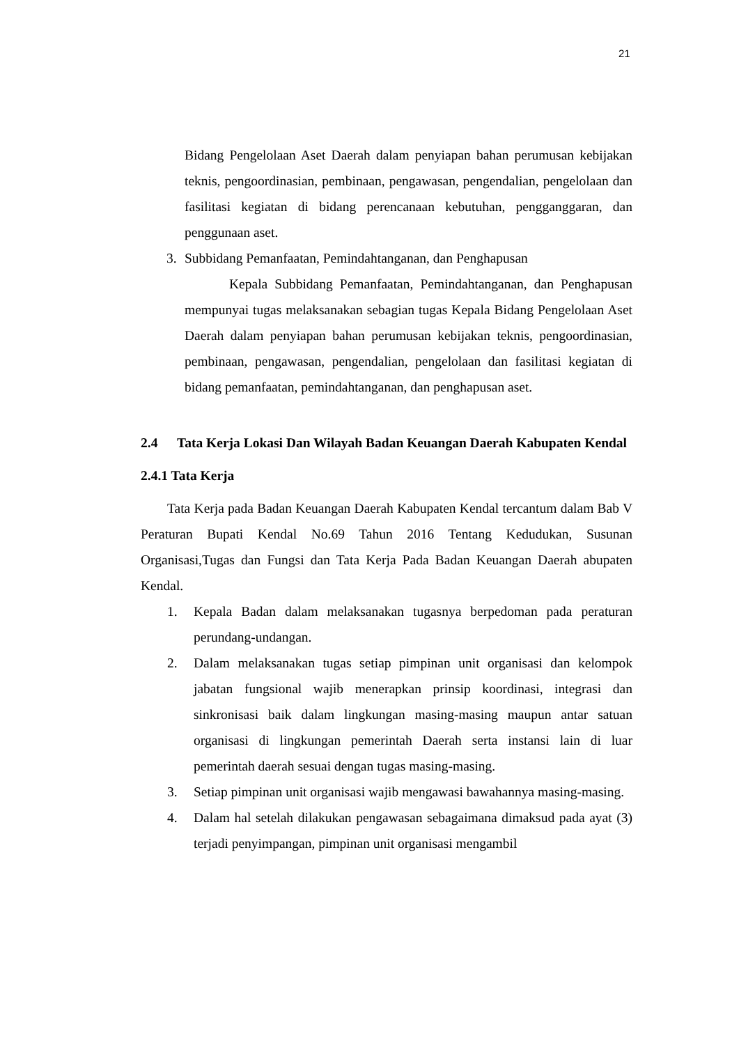21
Bidang Pengelolaan Aset Daerah dalam penyiapan bahan perumusan kebijakan teknis, pengoordinasian, pembinaan, pengawasan, pengendalian, pengelolaan dan fasilitasi kegiatan di bidang perencanaan kebutuhan, pengganggaran, dan penggunaan aset.
3. Subbidang Pemanfaatan, Pemindahtanganan, dan Penghapusan
Kepala Subbidang Pemanfaatan, Pemindahtanganan, dan Penghapusan mempunyai tugas melaksanakan sebagian tugas Kepala Bidang Pengelolaan Aset Daerah dalam penyiapan bahan perumusan kebijakan teknis, pengoordinasian, pembinaan, pengawasan, pengendalian, pengelolaan dan fasilitasi kegiatan di bidang pemanfaatan, pemindahtanganan, dan penghapusan aset.
2.4 Tata Kerja Lokasi Dan Wilayah Badan Keuangan Daerah Kabupaten Kendal
2.4.1 Tata Kerja
Tata Kerja pada Badan Keuangan Daerah Kabupaten Kendal tercantum dalam Bab V Peraturan Bupati Kendal No.69 Tahun 2016 Tentang Kedudukan, Susunan Organisasi,Tugas dan Fungsi dan Tata Kerja Pada Badan Keuangan Daerah abupaten Kendal.
1. Kepala Badan dalam melaksanakan tugasnya berpedoman pada peraturan perundang-undangan.
2. Dalam melaksanakan tugas setiap pimpinan unit organisasi dan kelompok jabatan fungsional wajib menerapkan prinsip koordinasi, integrasi dan sinkronisasi baik dalam lingkungan masing-masing maupun antar satuan organisasi di lingkungan pemerintah Daerah serta instansi lain di luar pemerintah daerah sesuai dengan tugas masing-masing.
3. Setiap pimpinan unit organisasi wajib mengawasi bawahannya masing-masing.
4. Dalam hal setelah dilakukan pengawasan sebagaimana dimaksud pada ayat (3) terjadi penyimpangan, pimpinan unit organisasi mengambil